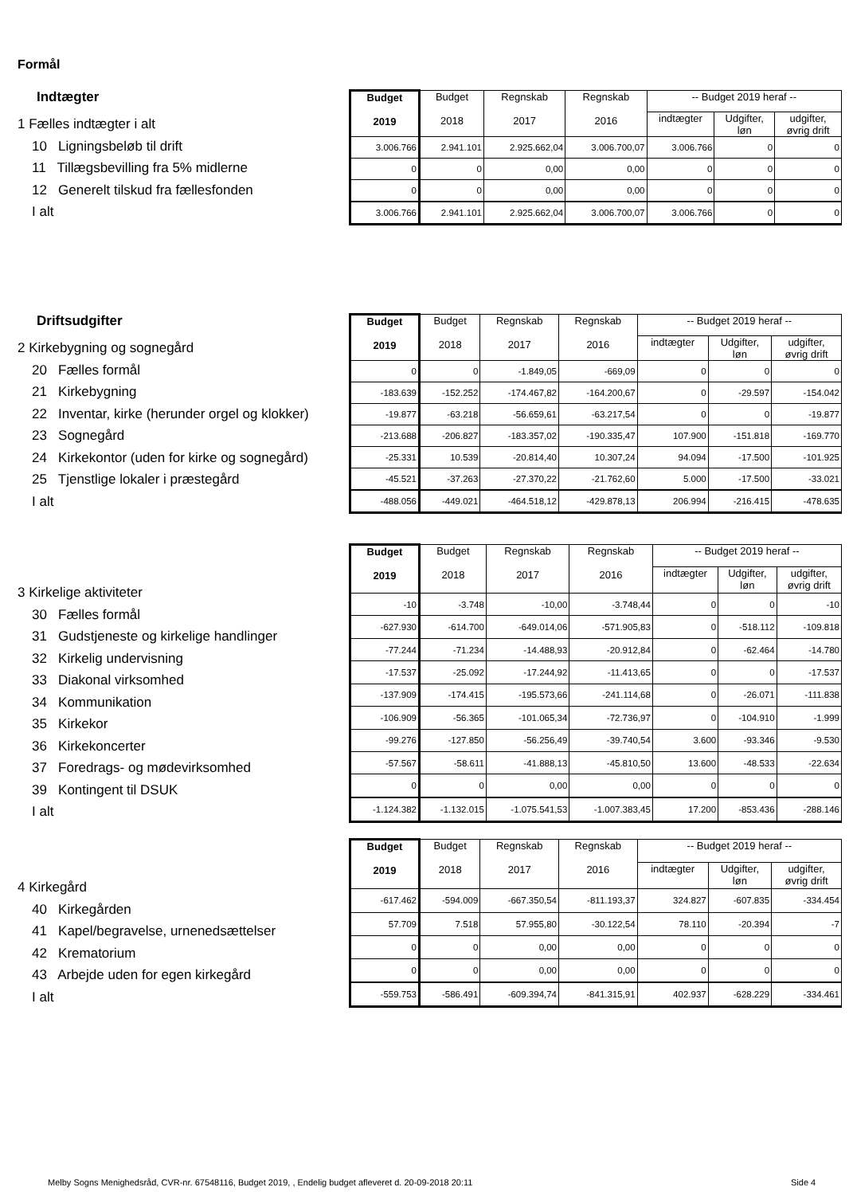Formål
Indtægter
1 Fælles indtægter i alt
10 Ligningsbeløb til drift
11 Tillægsbevilling fra 5% midlerne
12 Generelt tilskud fra fællesfonden
I alt
| Budget 2019 | Budget 2018 | Regnskab 2017 | Regnskab 2016 | -- Budget 2019 heraf -- | | |
| --- | --- | --- | --- | --- | --- | --- |
| | | | | indtægter | Udgifter, løn | udgifter, øvrig drift |
| 3.006.766 | 2.941.101 | 2.925.662,04 | 3.006.700,07 | 3.006.766 | 0 | 0 |
| 0 | 0 | 0,00 | 0,00 | 0 | 0 | 0 |
| 0 | 0 | 0,00 | 0,00 | 0 | 0 | 0 |
| 3.006.766 | 2.941.101 | 2.925.662,04 | 3.006.700,07 | 3.006.766 | 0 | 0 |
Driftsudgifter
2 Kirkebygning og sognegård
20 Fælles formål
21 Kirkebygning
22 Inventar, kirke (herunder orgel og klokker)
23 Sognegård
24 Kirkekontor (uden for kirke og sognegård)
25 Tjenstlige lokaler i præstegård
I alt
| Budget 2019 | Budget 2018 | Regnskab 2017 | Regnskab 2016 | -- Budget 2019 heraf -- | | |
| --- | --- | --- | --- | --- | --- | --- |
| | | | | indtægter | Udgifter, løn | udgifter, øvrig drift |
| 0 | 0 | -1.849,05 | -669,09 | 0 | 0 | 0 |
| -183.639 | -152.252 | -174.467,82 | -164.200,67 | 0 | -29.597 | -154.042 |
| -19.877 | -63.218 | -56.659,61 | -63.217,54 | 0 | 0 | -19.877 |
| -213.688 | -206.827 | -183.357,02 | -190.335,47 | 107.900 | -151.818 | -169.770 |
| -25.331 | 10.539 | -20.814,40 | 10.307,24 | 94.094 | -17.500 | -101.925 |
| -45.521 | -37.263 | -27.370,22 | -21.762,60 | 5.000 | -17.500 | -33.021 |
| -488.056 | -449.021 | -464.518,12 | -429.878,13 | 206.994 | -216.415 | -478.635 |
3 Kirkelige aktiviteter
30 Fælles formål
31 Gudstjeneste og kirkelige handlinger
32 Kirkelig undervisning
33 Diakonal virksomhed
34 Kommunikation
35 Kirkekor
36 Kirkekoncerter
37 Foredrags- og mødevirksomhed
39 Kontingent til DSUK
I alt
| Budget 2019 | Budget 2018 | Regnskab 2017 | Regnskab 2016 | -- Budget 2019 heraf -- | | |
| --- | --- | --- | --- | --- | --- | --- |
| | | | | indtægter | Udgifter, løn | udgifter, øvrig drift |
| -10 | -3.748 | -10,00 | -3.748,44 | 0 | 0 | -10 |
| -627.930 | -614.700 | -649.014,06 | -571.905,83 | 0 | -518.112 | -109.818 |
| -77.244 | -71.234 | -14.488,93 | -20.912,84 | 0 | -62.464 | -14.780 |
| -17.537 | -25.092 | -17.244,92 | -11.413,65 | 0 | 0 | -17.537 |
| -137.909 | -174.415 | -195.573,66 | -241.114,68 | 0 | -26.071 | -111.838 |
| -106.909 | -56.365 | -101.065,34 | -72.736,97 | 0 | -104.910 | -1.999 |
| -99.276 | -127.850 | -56.256,49 | -39.740,54 | 3.600 | -93.346 | -9.530 |
| -57.567 | -58.611 | -41.888,13 | -45.810,50 | 13.600 | -48.533 | -22.634 |
| 0 | 0 | 0,00 | 0,00 | 0 | 0 | 0 |
| -1.124.382 | -1.132.015 | -1.075.541,53 | -1.007.383,45 | 17.200 | -853.436 | -288.146 |
4 Kirkegård
40 Kirkegården
41 Kapel/begravelse, urnenedsættelser
42 Krematorium
43 Arbejde uden for egen kirkegård
I alt
| Budget 2019 | Budget 2018 | Regnskab 2017 | Regnskab 2016 | -- Budget 2019 heraf -- | | |
| --- | --- | --- | --- | --- | --- | --- |
| | | | | indtægter | Udgifter, løn | udgifter, øvrig drift |
| -617.462 | -594.009 | -667.350,54 | -811.193,37 | 324.827 | -607.835 | -334.454 |
| 57.709 | 7.518 | 57.955,80 | -30.122,54 | 78.110 | -20.394 | -7 |
| 0 | 0 | 0,00 | 0,00 | 0 | 0 | 0 |
| 0 | 0 | 0,00 | 0,00 | 0 | 0 | 0 |
| -559.753 | -586.491 | -609.394,74 | -841.315,91 | 402.937 | -628.229 | -334.461 |
Melby Sogns Menighedsråd, CVR-nr. 67548116, Budget 2019, , Endelig budget afleveret d. 20-09-2018 20:11
Side 4